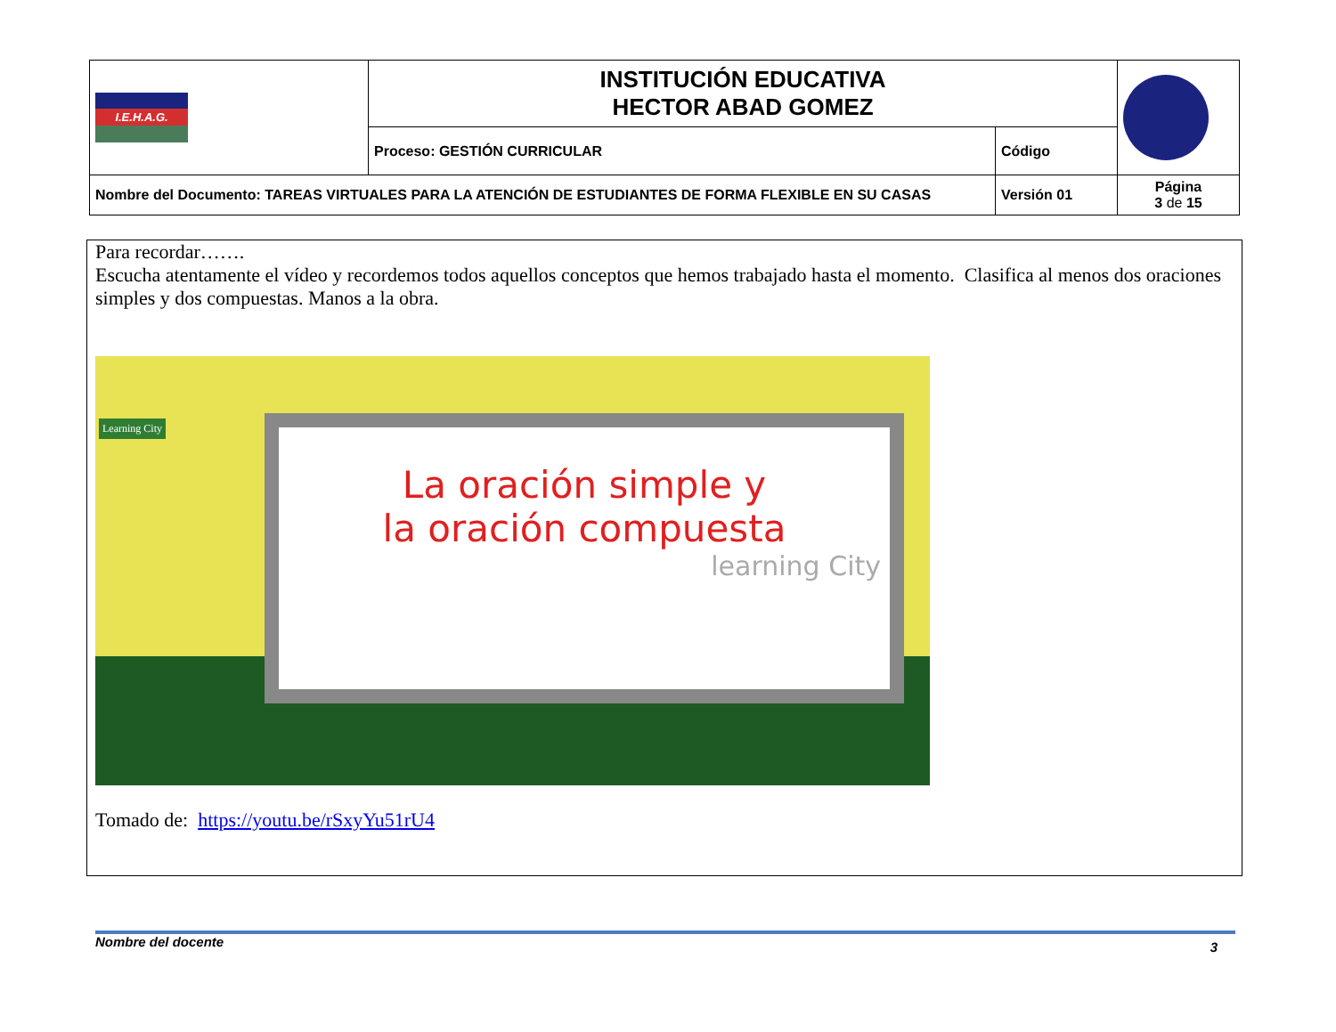| I.E.H.A.G. | INSTITUCIÓN EDUCATIVA HECTOR ABAD GOMEZ | | |
| | Proceso: GESTIÓN CURRICULAR | Código | |
| Nombre del Documento: TAREAS VIRTUALES PARA LA ATENCIÓN DE ESTUDIANTES DE FORMA FLEXIBLE EN SU CASAS | | Versión 01 | Página 3 de 15 |
Para recordar…….
Escucha atentamente el vídeo y recordemos todos aquellos conceptos que hemos trabajado hasta el momento. Clasifica al menos dos oraciones simples y dos compuestas. Manos a la obra.
Learning City
La oración simple y
la oración compuesta
learning City
Tomado de: https://youtu.be/rSxyYu51rU4
Nombre del docente 3